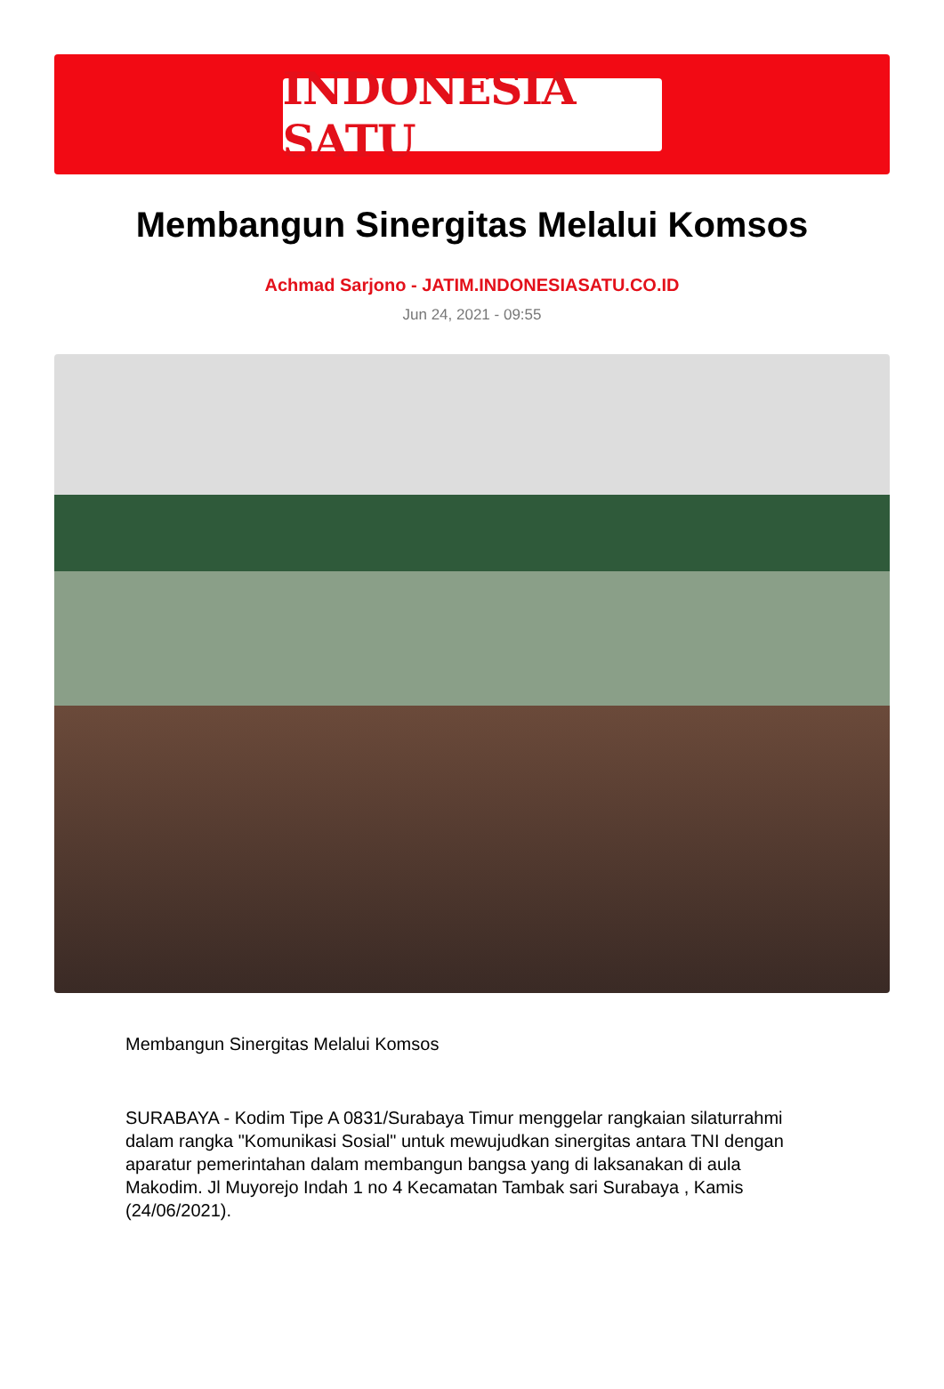INDONESIA SATU
Membangun Sinergitas Melalui Komsos
Achmad Sarjono - JATIM.INDONESIASATU.CO.ID
Jun 24, 2021 - 09:55
Membangun Sinergitas Melalui Komsos
SURABAYA - Kodim Tipe A 0831/Surabaya Timur menggelar rangkaian silaturrahmi dalam rangka "Komunikasi Sosial" untuk mewujudkan sinergitas antara TNI dengan aparatur pemerintahan dalam membangun bangsa yang di laksanakan di aula Makodim. Jl Muyorejo Indah 1 no 4 Kecamatan Tambak sari Surabaya , Kamis (24/06/2021).